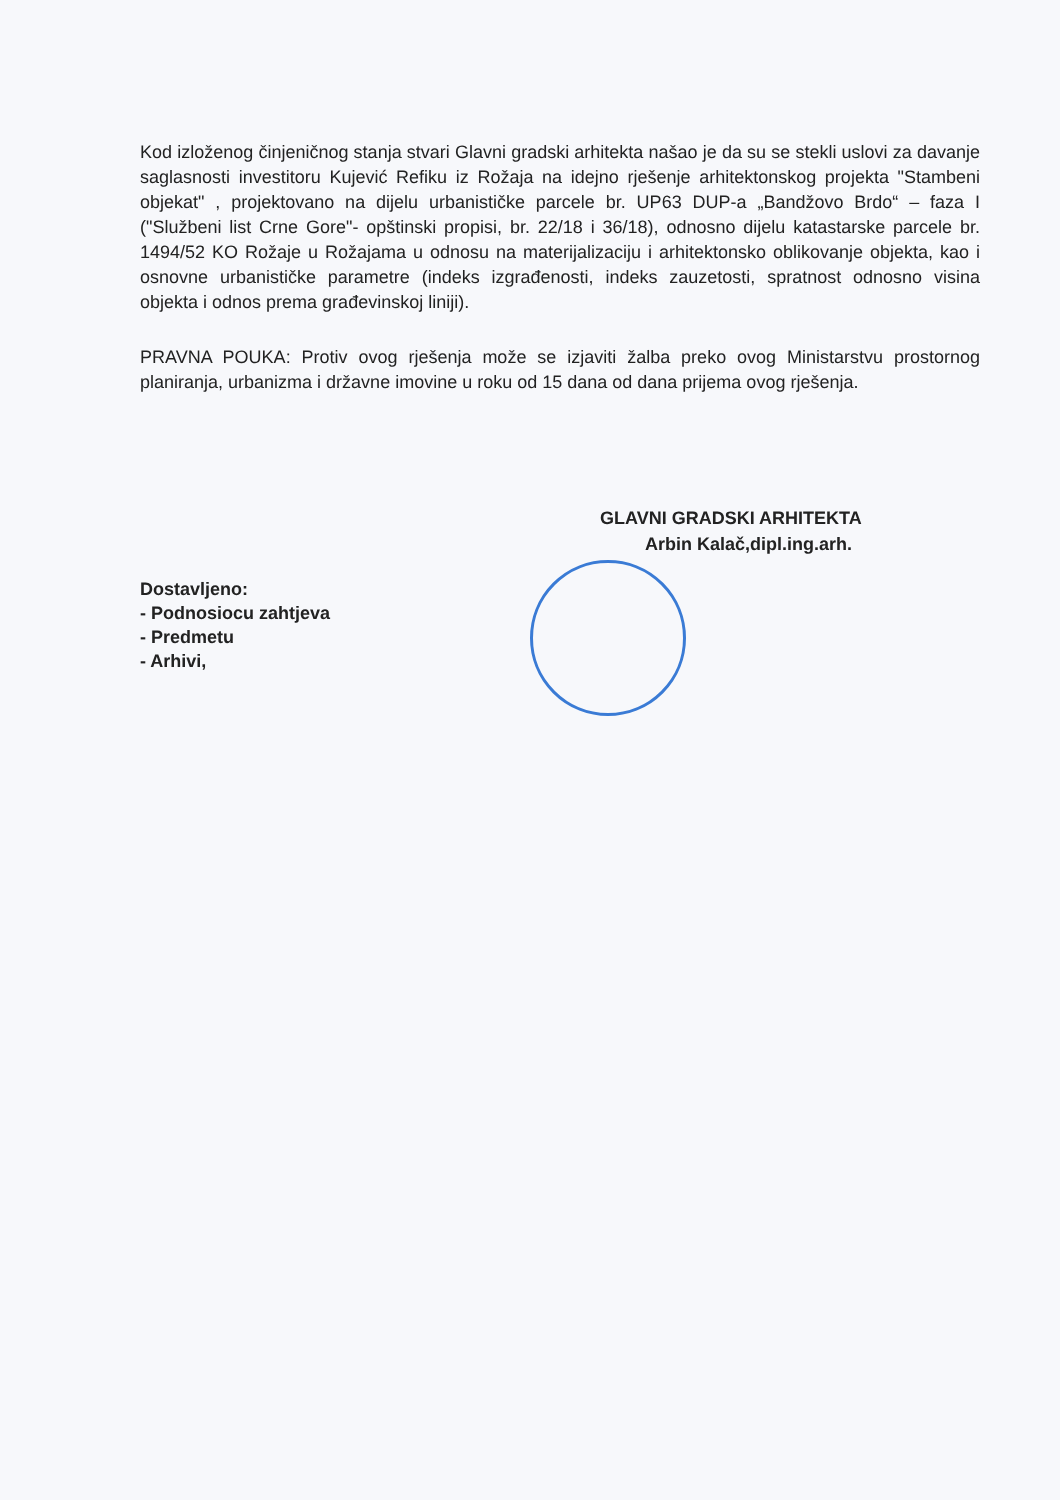Kod izloženog činjeničnog stanja stvari Glavni gradski arhitekta našao je da su se stekli uslovi za davanje saglasnosti investitoru Kujević Refiku iz Rožaja na idejno rješenje arhitektonskog projekta "Stambeni objekat" , projektovano na dijelu urbanističke parcele br. UP63 DUP-a „Bandžovo Brdo“ – faza I ("Službeni list Crne Gore"- opštinski propisi, br. 22/18 i 36/18), odnosno dijelu katastarske parcele br. 1494/52 KO Rožaje u Rožajama u odnosu na materijalizaciju i arhitektonsko oblikovanje objekta, kao i osnovne urbanističke parametre (indeks izgrađenosti, indeks zauzetosti, spratnost odnosno visina objekta i odnos prema građevinskoj liniji).
PRAVNA POUKA: Protiv ovog rješenja može se izjaviti žalba preko ovog Ministarstvu prostornog planiranja, urbanizma i državne imovine u roku od 15 dana od dana prijema ovog rješenja.
GLAVNI GRADSKI ARHITEKTA
Arbin Kalač,dipl.ing.arh.
Dostavljeno:
- Podnosiocu zahtjeva
- Predmetu
- Arhivi,